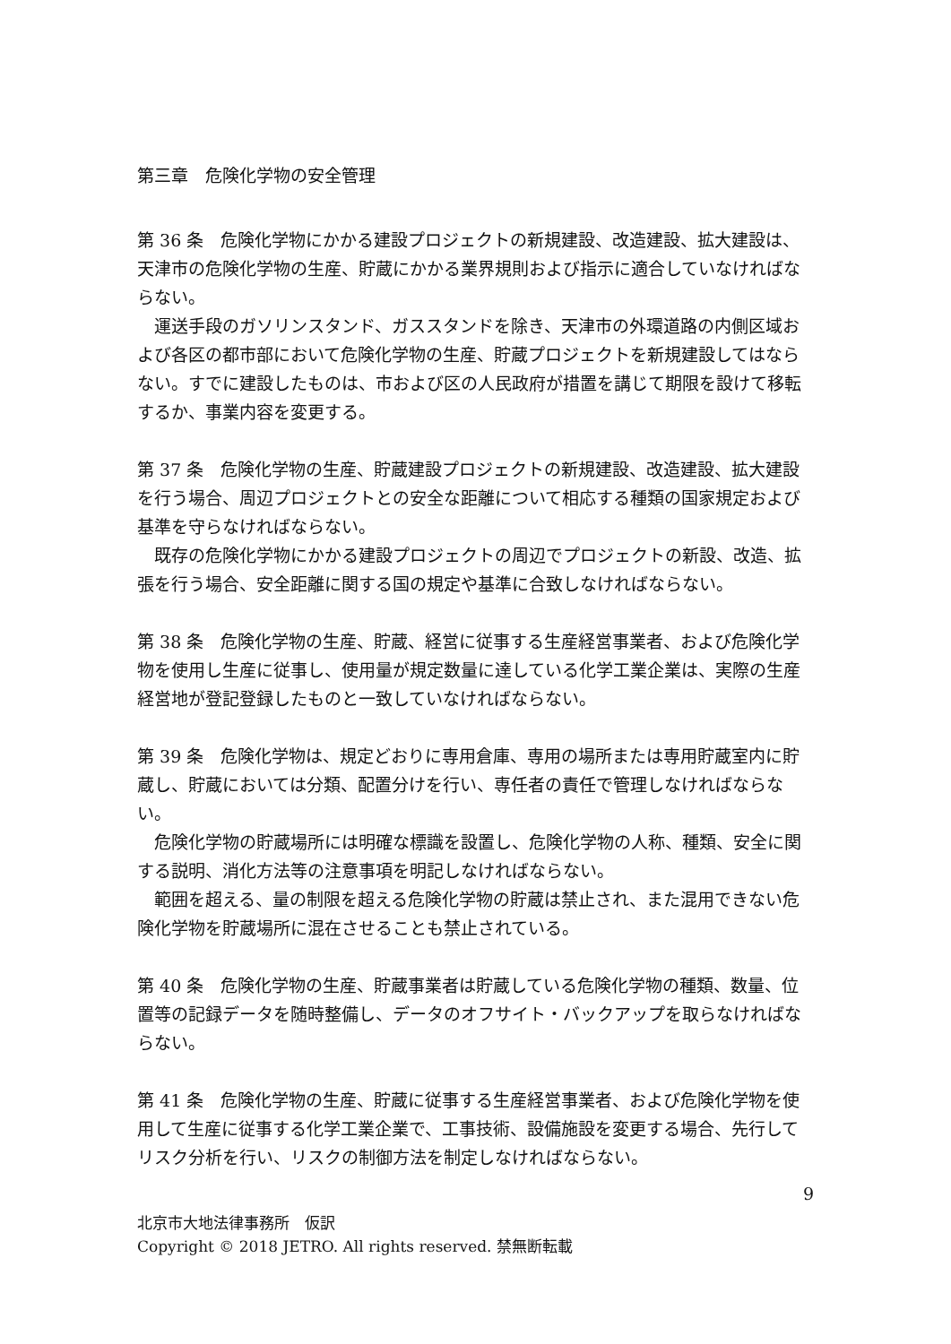第三章　危険化学物の安全管理
第 36 条　危険化学物にかかる建設プロジェクトの新規建設、改造建設、拡大建設は、天津市の危険化学物の生産、貯蔵にかかる業界規則および指示に適合していなければならない。
運送手段のガソリンスタンド、ガススタンドを除き、天津市の外環道路の内側区域および各区の都市部において危険化学物の生産、貯蔵プロジェクトを新規建設してはならない。すでに建設したものは、市および区の人民政府が措置を講じて期限を設けて移転するか、事業内容を変更する。
第 37 条　危険化学物の生産、貯蔵建設プロジェクトの新規建設、改造建設、拡大建設を行う場合、周辺プロジェクトとの安全な距離について相応する種類の国家規定および基準を守らなければならない。
既存の危険化学物にかかる建設プロジェクトの周辺でプロジェクトの新設、改造、拡張を行う場合、安全距離に関する国の規定や基準に合致しなければならない。
第 38 条　危険化学物の生産、貯蔵、経営に従事する生産経営事業者、および危険化学物を使用し生産に従事し、使用量が規定数量に達している化学工業企業は、実際の生産経営地が登記登録したものと一致していなければならない。
第 39 条　危険化学物は、規定どおりに専用倉庫、専用の場所または専用貯蔵室内に貯蔵し、貯蔵においては分類、配置分けを行い、専任者の責任で管理しなければならない。
危険化学物の貯蔵場所には明確な標識を設置し、危険化学物の人称、種類、安全に関する説明、消化方法等の注意事項を明記しなければならない。
範囲を超える、量の制限を超える危険化学物の貯蔵は禁止され、また混用できない危険化学物を貯蔵場所に混在させることも禁止されている。
第 40 条　危険化学物の生産、貯蔵事業者は貯蔵している危険化学物の種類、数量、位置等の記録データを随時整備し、データのオフサイト・バックアップを取らなければならない。
第 41 条　危険化学物の生産、貯蔵に従事する生産経営事業者、および危険化学物を使用して生産に従事する化学工業企業で、工事技術、設備施設を変更する場合、先行してリスク分析を行い、リスクの制御方法を制定しなければならない。
9
北京市大地法律事務所　仮訳
Copyright © 2018 JETRO. All rights reserved. 禁無断転載